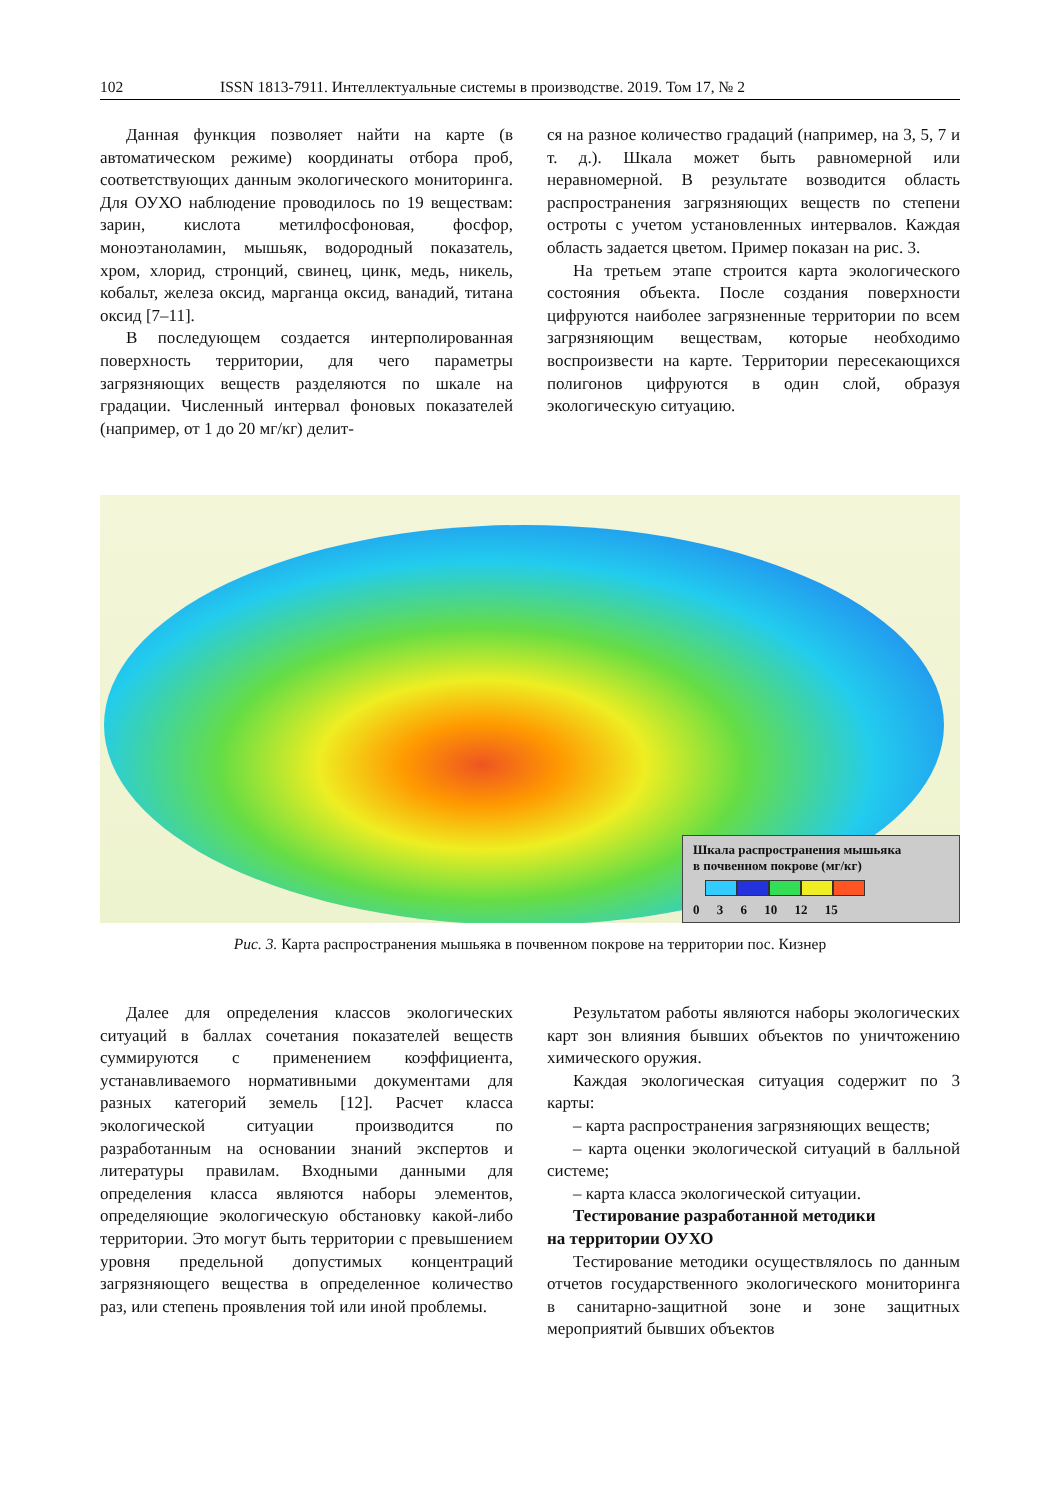102 ISSN 1813-7911. Интеллектуальные системы в производстве. 2019. Том 17, № 2
Данная функция позволяет найти на карте (в автоматическом режиме) координаты отбора проб, соответствующих данным экологического мониторинга. Для ОУХО наблюдение проводилось по 19 веществам: зарин, кислота метилфосфоновая, фосфор, моноэтаноламин, мышьяк, водородный показатель, хром, хлорид, стронций, свинец, цинк, медь, никель, кобальт, железа оксид, марганца оксид, ванадий, титана оксид [7–11].
В последующем создается интерполированная поверхность территории, для чего параметры загрязняющих веществ разделяются по шкале на градации. Численный интервал фоновых показателей (например, от 1 до 20 мг/кг) делит-
ся на разное количество градаций (например, на 3, 5, 7 и т. д.). Шкала может быть равномерной или неравномерной. В результате возводится область распространения загрязняющих веществ по степени остроты с учетом установленных интервалов. Каждая область задается цветом. Пример показан на рис. 3.
На третьем этапе строится карта экологического состояния объекта. После создания поверхности цифруются наиболее загрязненные территории по всем загрязняющим веществам, которые необходимо воспроизвести на карте. Территории пересекающихся полигонов цифруются в один слой, образуя экологическую ситуацию.
Шкала распространения мышьяка
в почвенном покрове (мг/кг)
0 3 6 10 12 15
Рис. 3. Карта распространения мышьяка в почвенном покрове на территории пос. Кизнер
Далее для определения классов экологических ситуаций в баллах сочетания показателей веществ суммируются с применением коэффициента, устанавливаемого нормативными документами для разных категорий земель [12]. Расчет класса экологической ситуации производится по разработанным на основании знаний экспертов и литературы правилам. Входными данными для определения класса являются наборы элементов, определяющие экологическую обстановку какой-либо территории. Это могут быть территории с превышением уровня предельной допустимых концентраций загрязняющего вещества в определенное количество раз, или степень проявления той или иной проблемы.
Результатом работы являются наборы экологических карт зон влияния бывших объектов по уничтожению химического оружия.
Каждая экологическая ситуация содержит по 3 карты:
– карта распространения загрязняющих веществ;
– карта оценки экологической ситуаций в балльной системе;
– карта класса экологической ситуации.
Тестирование разработанной методики
на территории ОУХО
Тестирование методики осуществлялось по данным отчетов государственного экологического мониторинга в санитарно-защитной зоне и зоне защитных мероприятий бывших объектов